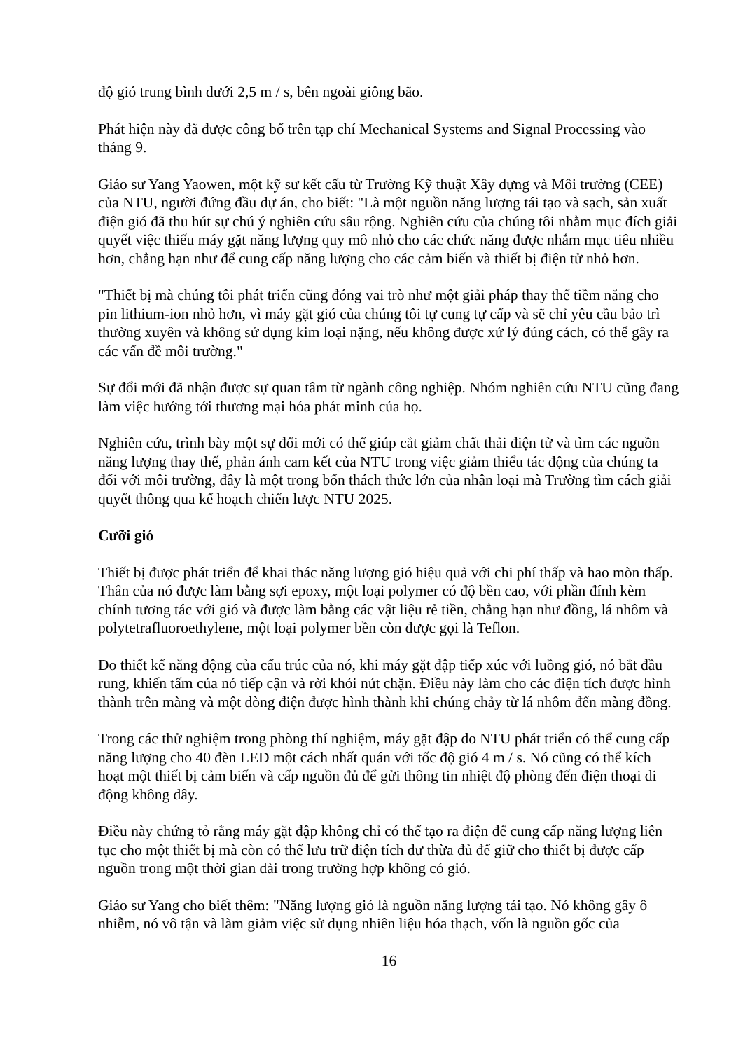độ gió trung bình dưới 2,5 m / s, bên ngoài giông bão.
Phát hiện này đã được công bố trên tạp chí Mechanical Systems and Signal Processing vào tháng 9.
Giáo sư Yang Yaowen, một kỹ sư kết cấu từ Trường Kỹ thuật Xây dựng và Môi trường (CEE) của NTU, người đứng đầu dự án, cho biết: "Là một nguồn năng lượng tái tạo và sạch, sản xuất điện gió đã thu hút sự chú ý nghiên cứu sâu rộng. Nghiên cứu của chúng tôi nhằm mục đích giải quyết việc thiếu máy gặt năng lượng quy mô nhỏ cho các chức năng được nhắm mục tiêu nhiều hơn, chẳng hạn như để cung cấp năng lượng cho các cảm biến và thiết bị điện tử nhỏ hơn.
"Thiết bị mà chúng tôi phát triển cũng đóng vai trò như một giải pháp thay thế tiềm năng cho pin lithium-ion nhỏ hơn, vì máy gặt gió của chúng tôi tự cung tự cấp và sẽ chỉ yêu cầu bảo trì thường xuyên và không sử dụng kim loại nặng, nếu không được xử lý đúng cách, có thể gây ra các vấn đề môi trường."
Sự đổi mới đã nhận được sự quan tâm từ ngành công nghiệp. Nhóm nghiên cứu NTU cũng đang làm việc hướng tới thương mại hóa phát minh của họ.
Nghiên cứu, trình bày một sự đổi mới có thể giúp cắt giảm chất thải điện tử và tìm các nguồn năng lượng thay thế, phản ánh cam kết của NTU trong việc giảm thiểu tác động của chúng ta đối với môi trường, đây là một trong bốn thách thức lớn của nhân loại mà Trường tìm cách giải quyết thông qua kế hoạch chiến lược NTU 2025.
Cưỡi gió
Thiết bị được phát triển để khai thác năng lượng gió hiệu quả với chi phí thấp và hao mòn thấp. Thân của nó được làm bằng sợi epoxy, một loại polymer có độ bền cao, với phần đính kèm chính tương tác với gió và được làm bằng các vật liệu rẻ tiền, chẳng hạn như đồng, lá nhôm và polytetrafluoroethylene, một loại polymer bền còn được gọi là Teflon.
Do thiết kế năng động của cấu trúc của nó, khi máy gặt đập tiếp xúc với luồng gió, nó bắt đầu rung, khiến tấm của nó tiếp cận và rời khỏi nút chặn. Điều này làm cho các điện tích được hình thành trên màng và một dòng điện được hình thành khi chúng chảy từ lá nhôm đến màng đồng.
Trong các thử nghiệm trong phòng thí nghiệm, máy gặt đập do NTU phát triển có thể cung cấp năng lượng cho 40 đèn LED một cách nhất quán với tốc độ gió 4 m / s. Nó cũng có thể kích hoạt một thiết bị cảm biến và cấp nguồn đủ để gửi thông tin nhiệt độ phòng đến điện thoại di động không dây.
Điều này chứng tỏ rằng máy gặt đập không chỉ có thể tạo ra điện để cung cấp năng lượng liên tục cho một thiết bị mà còn có thể lưu trữ điện tích dư thừa đủ để giữ cho thiết bị được cấp nguồn trong một thời gian dài trong trường hợp không có gió.
Giáo sư Yang cho biết thêm: "Năng lượng gió là nguồn năng lượng tái tạo. Nó không gây ô nhiễm, nó vô tận và làm giảm việc sử dụng nhiên liệu hóa thạch, vốn là nguồn gốc của
16